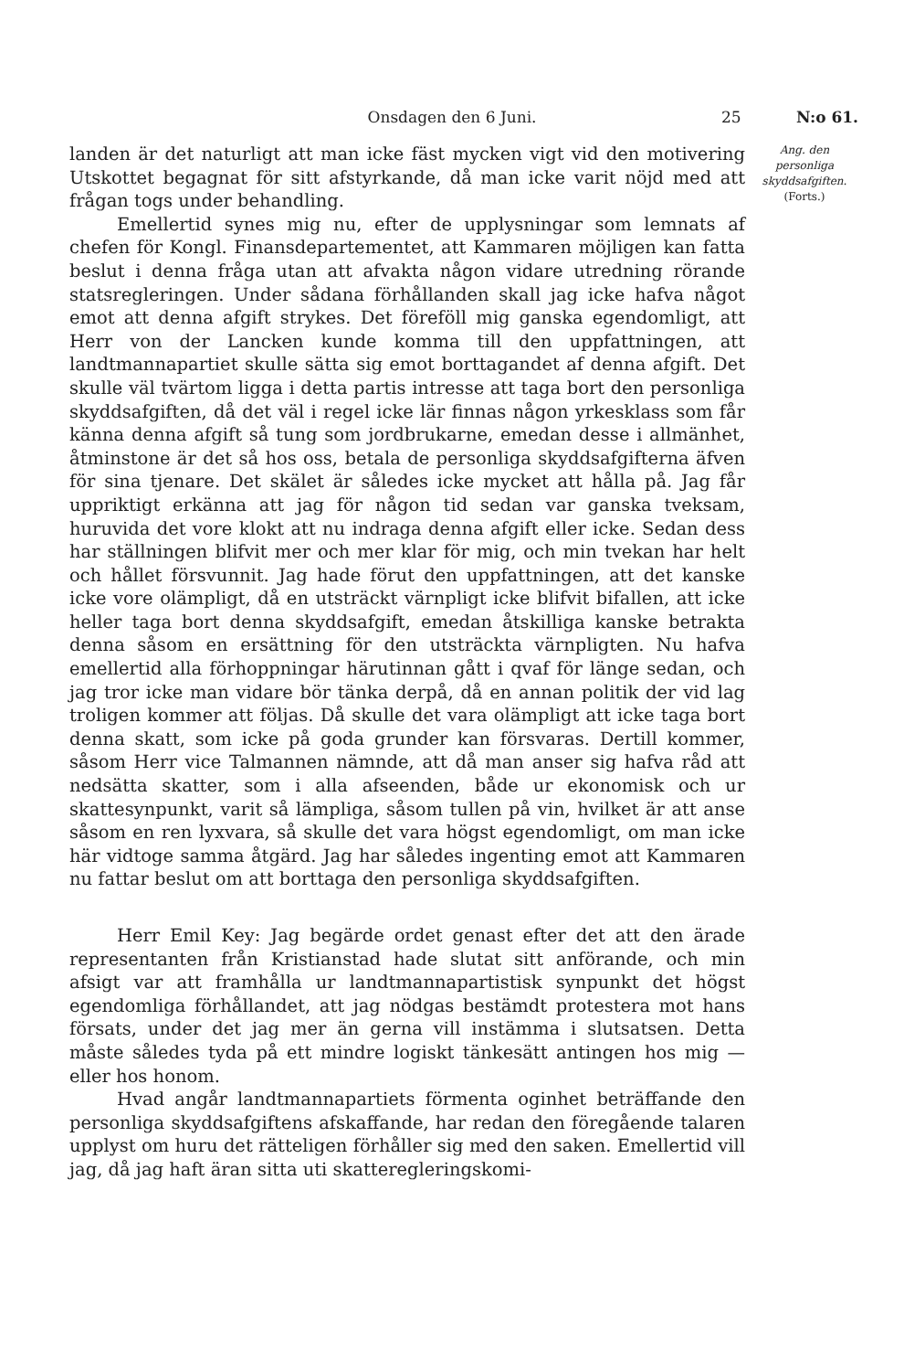Onsdagen den 6 Juni. 25 N:o 61.
landen är det naturligt att man icke fäst mycken vigt vid den motivering Utskottet begagnat för sitt afstyrkande, då man icke varit nöjd med att frågan togs under behandling.
Emellertid synes mig nu, efter de upplysningar som lemnats af chefen för Kongl. Finansdepartementet, att Kammaren möjligen kan fatta beslut i denna fråga utan att afvakta någon vidare utredning rörande statsregleringen. Under sådana förhållanden skall jag icke hafva något emot att denna afgift strykes. Det föreföll mig ganska egendomligt, att Herr von der Lancken kunde komma till den uppfattningen, att landtmannapartiet skulle sätta sig emot borttagandet af denna afgift. Det skulle väl tvärtom ligga i detta partis intresse att taga bort den personliga skyddsafgiften, då det väl i regel icke lär finnas någon yrkesklass som får känna denna afgift så tung som jordbrukarne, emedan desse i allmänhet, åtminstone är det så hos oss, betala de personliga skyddsafgifterna äfven för sina tjenare. Det skälet är således icke mycket att hålla på. Jag får uppriktigt erkänna att jag för någon tid sedan var ganska tveksam, huruvida det vore klokt att nu indraga denna afgift eller icke. Sedan dess har ställningen blifvit mer och mer klar för mig, och min tvekan har helt och hållet försvunnit. Jag hade förut den uppfattningen, att det kanske icke vore olämpligt, då en utsträckt värnpligt icke blifvit bifallen, att icke heller taga bort denna skyddsafgift, emedan åtskilliga kanske betrakta denna såsom en ersättning för den utsträckta värnpligten. Nu hafva emellertid alla förhoppningar härutinnan gått i qvaf för länge sedan, och jag tror icke man vidare bör tänka derpå, då en annan politik der vid lag troligen kommer att följas. Då skulle det vara olämpligt att icke taga bort denna skatt, som icke på goda grunder kan försvaras. Dertill kommer, såsom Herr vice Talmannen nämnde, att då man anser sig hafva råd att nedsätta skatter, som i alla afseenden, både ur ekonomisk och ur skattesynpunkt, varit så lämpliga, såsom tullen på vin, hvilket är att anse såsom en ren lyxvara, så skulle det vara högst egendomligt, om man icke här vidtoge samma åtgärd. Jag har således ingenting emot att Kammaren nu fattar beslut om att borttaga den personliga skyddsafgiften.
Herr Emil Key: Jag begärde ordet genast efter det att den ärade representanten från Kristianstad hade slutat sitt anförande, och min afsigt var att framhålla ur landtmannapartistisk synpunkt det högst egendomliga förhållandet, att jag nödgas bestämdt protestera mot hans försats, under det jag mer än gerna vill instämma i slutsatsen. Detta måste således tyda på ett mindre logiskt tänkesätt antingen hos mig — eller hos honom.
Hvad angår landtmannapartiets förmenta oginhet beträffande den personliga skyddsafgiftens afskaffande, har redan den föregående talaren upplyst om huru det rätteligen förhåller sig med den saken. Emellertid vill jag, då jag haft äran sitta uti skatteregleringskomi-
Ang. den personliga skyddsafgiften.
(Forts.)